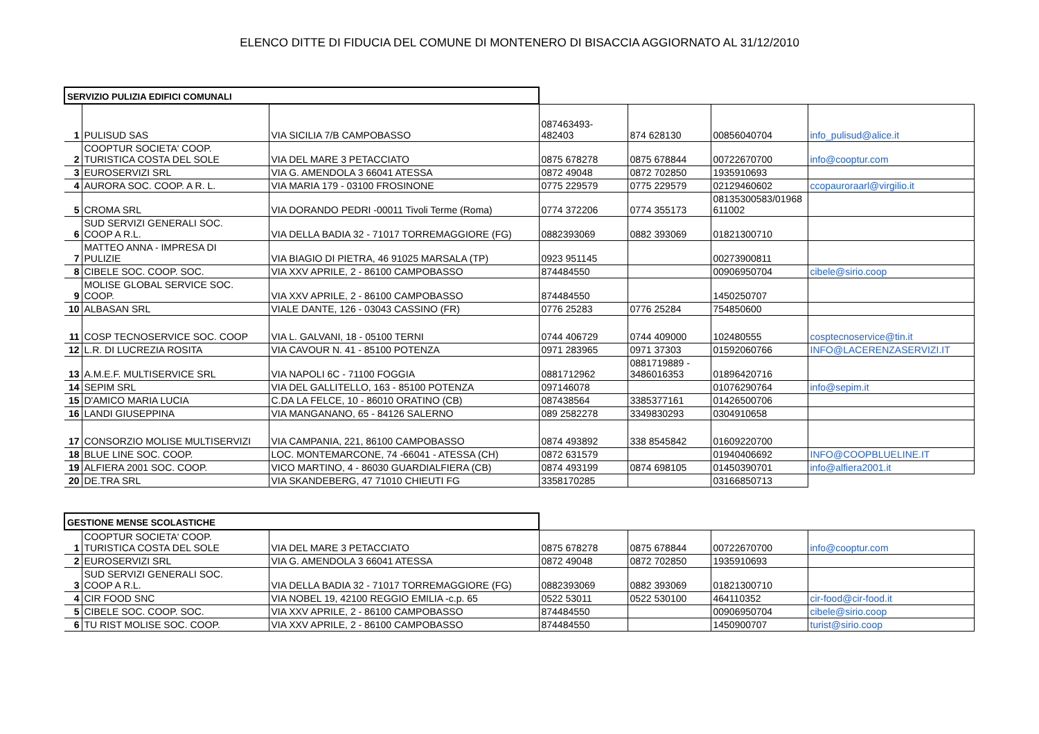ELENCO DITTE DI FIDUCIA DEL COMUNE DI MONTENERO DI BISACCIA AGGIORNATO AL 31/12/2010
| SERVIZIO PULIZIA EDIFICI COMUNALI | | | | | | |
| 1 | PULISUD SAS | VIA SICILIA 7/B CAMPOBASSO | 087463493- 482403 | 874 628130 | 00856040704 | info_pulisud@alice.it |
| 2 | COOPTUR SOCIETA' COOP. TURISTICA COSTA DEL SOLE | VIA DEL MARE 3 PETACCIATO | 0875 678278 | 0875 678844 | 00722670700 | info@cooptur.com |
| 3 | EUROSERVIZI SRL | VIA G. AMENDOLA 3 66041 ATESSA | 0872 49048 | 0872 702850 | 1935910693 | |
| 4 | AURORA SOC. COOP. A R. L. | VIA MARIA 179 - 03100 FROSINONE | 0775 229579 | 0775 229579 | 02129460602 | ccopauroraarl@virgilio.it |
| 5 | CROMA SRL | VIA DORANDO PEDRI -00011 Tivoli Terme (Roma) | 0774 372206 | 0774 355173 | 08135300583/01968 611002 | |
| 6 | SUD SERVIZI GENERALI SOC. COOP A R.L. | VIA DELLA BADIA 32 - 71017 TORREMAGGIORE (FG) | 0882393069 | 0882 393069 | 01821300710 | |
| 7 | MATTEO ANNA - IMPRESA DI PULIZIE | VIA BIAGIO DI PIETRA, 46 91025 MARSALA (TP) | 0923 951145 | | 00273900811 | |
| 8 | CIBELE SOC. COOP. SOC. | VIA XXV APRILE, 2 - 86100 CAMPOBASSO | 874484550 | | 00906950704 | cibele@sirio.coop |
| 9 | MOLISE GLOBAL SERVICE SOC. COOP. | VIA XXV APRILE, 2 - 86100 CAMPOBASSO | 874484550 | | 1450250707 | |
| 10 | ALBASAN SRL | VIALE DANTE, 126 - 03043 CASSINO (FR) | 0776 25283 | 0776 25284 | 754850600 | |
| 11 | COSP TECNOSERVICE SOC. COOP | VIA L. GALVANI, 18 - 05100 TERNI | 0744 406729 | 0744 409000 | 102480555 | cosptecnoservice@tin.it |
| 12 | L.R. DI LUCREZIA ROSITA | VIA CAVOUR N. 41 - 85100 POTENZA | 0971 283965 | 0971 37303 | 01592060766 | INFO@LACERENZASERVIZI.IT |
| 13 | A.M.E.F. MULTISERVICE SRL | VIA NAPOLI 6C - 71100 FOGGIA | 0881712962 | 0881719889 - 3486016353 | 01896420716 | |
| 14 | SEPIM SRL | VIA DEL GALLITELLO, 163 - 85100 POTENZA | 097146078 | | 01076290764 | info@sepim.it |
| 15 | D'AMICO MARIA LUCIA | C.DA LA FELCE, 10 - 86010 ORATINO (CB) | 087438564 | 3385377161 | 01426500706 | |
| 16 | LANDI GIUSEPPINA | VIA MANGANANO, 65 - 84126 SALERNO | 089 2582278 | 3349830293 | 0304910658 | |
| 17 | CONSORZIO MOLISE MULTISERVIZI | VIA CAMPANIA, 221, 86100 CAMPOBASSO | 0874 493892 | 338 8545842 | 01609220700 | |
| 18 | BLUE LINE SOC. COOP. | LOC. MONTEMARCONE, 74 -66041 - ATESSA (CH) | 0872 631579 | | 01940406692 | INFO@COOPBLUELINE.IT |
| 19 | ALFIERA 2001 SOC. COOP. | VICO MARTINO, 4 - 86030 GUARDIALFIERA (CB) | 0874 493199 | 0874 698105 | 01450390701 | info@alfiera2001.it |
| 20 | DE.TRA SRL | VIA SKANDEBERG, 47 71010 CHIEUTI FG | 3358170285 | | 03166850713 | |
| GESTIONE MENSE SCOLASTICHE | | | | | | |
| 1 | COOPTUR SOCIETA' COOP. TURISTICA COSTA DEL SOLE | VIA DEL MARE 3 PETACCIATO | 0875 678278 | 0875 678844 | 00722670700 | info@cooptur.com |
| 2 | EUROSERVIZI SRL | VIA G. AMENDOLA 3 66041 ATESSA | 0872 49048 | 0872 702850 | 1935910693 | |
| 3 | SUD SERVIZI GENERALI SOC. COOP A R.L. | VIA DELLA BADIA 32 - 71017 TORREMAGGIORE (FG) | 0882393069 | 0882 393069 | 01821300710 | |
| 4 | CIR FOOD SNC | VIA NOBEL 19, 42100 REGGIO EMILIA -c.p. 65 | 0522 53011 | 0522 530100 | 464110352 | cir-food@cir-food.it |
| 5 | CIBELE SOC. COOP. SOC. | VIA XXV APRILE, 2 - 86100 CAMPOBASSO | 874484550 | | 00906950704 | cibele@sirio.coop |
| 6 | TU RIST MOLISE SOC. COOP. | VIA XXV APRILE, 2 - 86100 CAMPOBASSO | 874484550 | | 1450900707 | turist@sirio.coop |